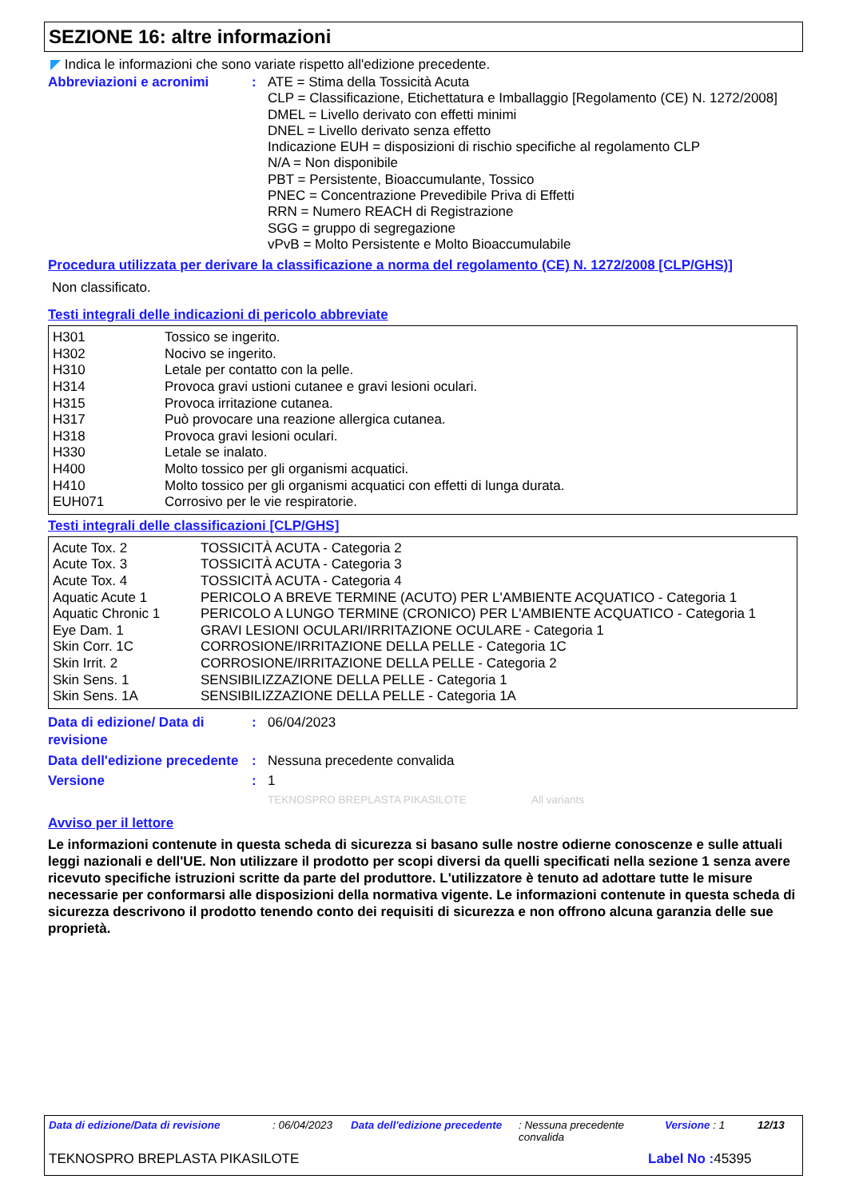SEZIONE 16: altre informazioni
◤ Indica le informazioni che sono variate rispetto all'edizione precedente.
Abbreviazioni e acronimi : ATE = Stima della Tossicità Acuta
CLP = Classificazione, Etichettatura e Imballaggio [Regolamento (CE) N. 1272/2008]
DMEL = Livello derivato con effetti minimi
DNEL = Livello derivato senza effetto
Indicazione EUH = disposizioni di rischio specifiche al regolamento CLP
N/A = Non disponibile
PBT = Persistente, Bioaccumulante, Tossico
PNEC = Concentrazione Prevedibile Priva di Effetti
RRN = Numero REACH di Registrazione
SGG = gruppo di segregazione
vPvB = Molto Persistente e Molto Bioaccumulabile
Procedura utilizzata per derivare la classificazione a norma del regolamento (CE) N. 1272/2008 [CLP/GHS)]
Non classificato.
Testi integrali delle indicazioni di pericolo abbreviate
| H301 | Tossico se ingerito. |
| H302 | Nocivo se ingerito. |
| H310 | Letale per contatto con la pelle. |
| H314 | Provoca gravi ustioni cutanee e gravi lesioni oculari. |
| H315 | Provoca irritazione cutanea. |
| H317 | Può provocare una reazione allergica cutanea. |
| H318 | Provoca gravi lesioni oculari. |
| H330 | Letale se inalato. |
| H400 | Molto tossico per gli organismi acquatici. |
| H410 | Molto tossico per gli organismi acquatici con effetti di lunga durata. |
| EUH071 | Corrosivo per le vie respiratorie. |
Testi integrali delle classificazioni [CLP/GHS]
| Acute Tox. 2 | TOSSICITÀ ACUTA - Categoria 2 |
| Acute Tox. 3 | TOSSICITÀ ACUTA - Categoria 3 |
| Acute Tox. 4 | TOSSICITÀ ACUTA - Categoria 4 |
| Aquatic Acute 1 | PERICOLO A BREVE TERMINE (ACUTO) PER L'AMBIENTE ACQUATICO - Categoria 1 |
| Aquatic Chronic 1 | PERICOLO A LUNGO TERMINE (CRONICO) PER L'AMBIENTE ACQUATICO - Categoria 1 |
| Eye Dam. 1 | GRAVI LESIONI OCULARI/IRRITAZIONE OCULARE - Categoria 1 |
| Skin Corr. 1C | CORROSIONE/IRRITAZIONE DELLA PELLE - Categoria 1C |
| Skin Irrit. 2 | CORROSIONE/IRRITAZIONE DELLA PELLE - Categoria 2 |
| Skin Sens. 1 | SENSIBILIZZAZIONE DELLA PELLE - Categoria 1 |
| Skin Sens. 1A | SENSIBILIZZAZIONE DELLA PELLE - Categoria 1A |
Data di edizione/ Data di revisione
: 06/04/2023
Data dell'edizione precedente
: Nessuna precedente convalida
Versione : 1
TEKNOSPRO BREPLASTA PIKASILOTE All variants
Avviso per il lettore
Le informazioni contenute in questa scheda di sicurezza si basano sulle nostre odierne conoscenze e sulle attuali leggi nazionali e dell'UE. Non utilizzare il prodotto per scopi diversi da quelli specificati nella sezione 1 senza avere ricevuto specifiche istruzioni scritte da parte del produttore. L'utilizzatore è tenuto ad adottare tutte le misure necessarie per conformarsi alle disposizioni della normativa vigente. Le informazioni contenute in questa scheda di sicurezza descrivono il prodotto tenendo conto dei requisiti di sicurezza e non offrono alcuna garanzia delle sue proprietà.
Data di edizione/Data di revisione : 06/04/2023 Data dell'edizione precedente
: Nessuna precedente convalida
Versione : 1 12/13
TEKNOSPRO BREPLASTA PIKASILOTE Label No : 45395